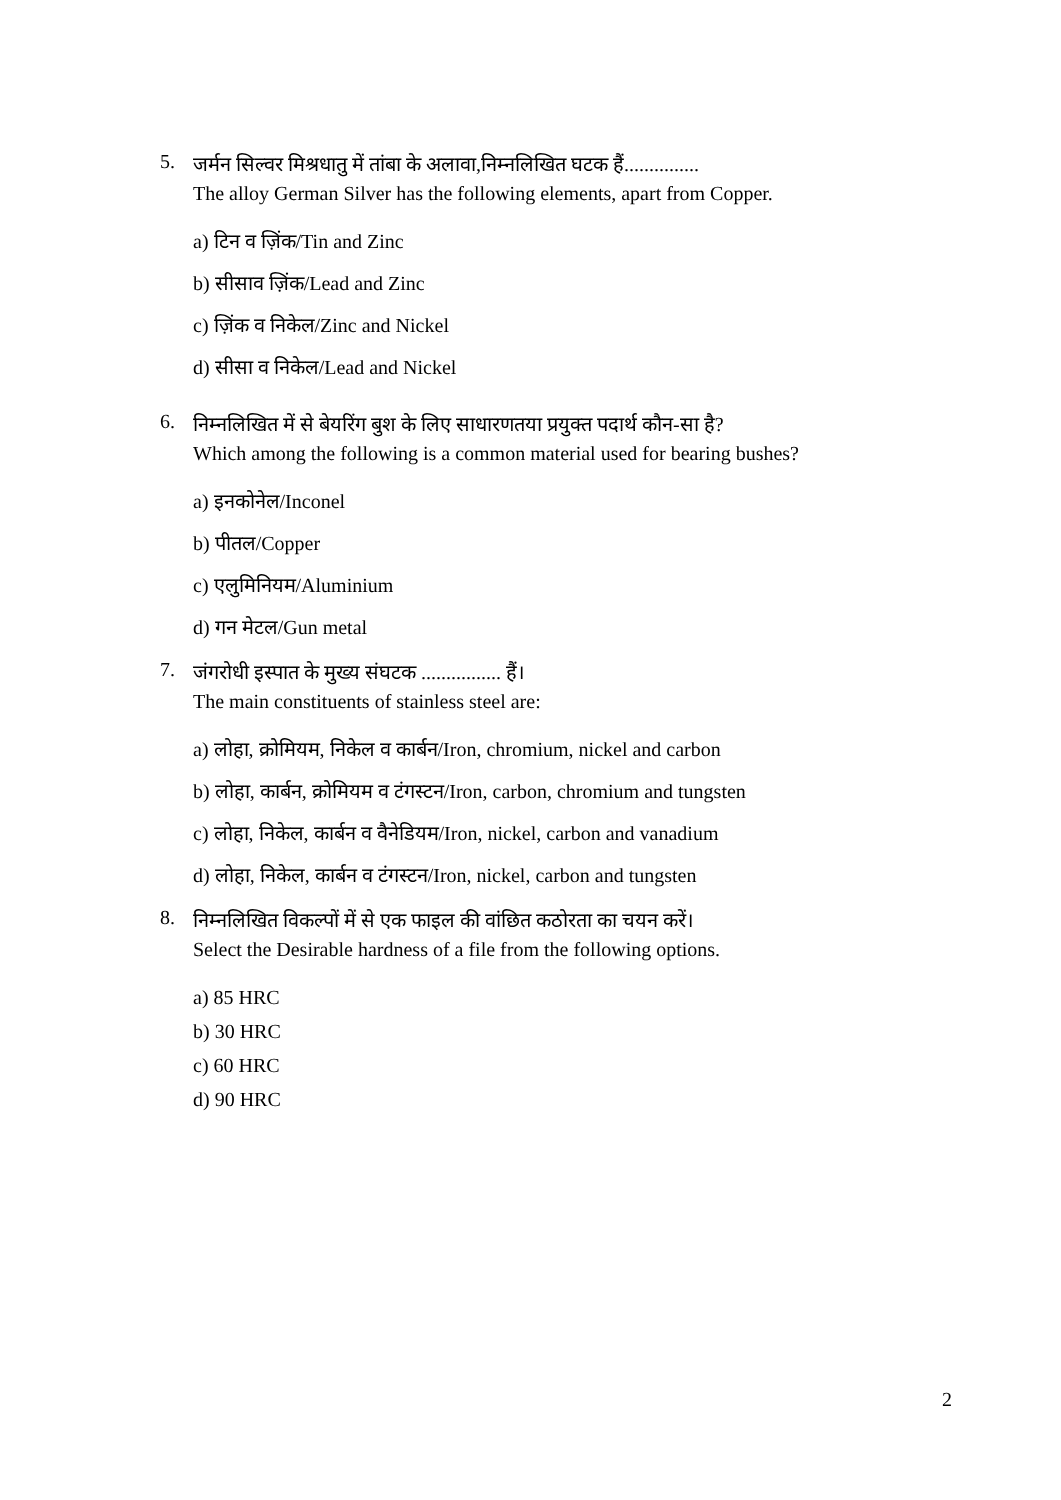5.
जर्मन सिल्वर मिश्रधातु में तांबा के अलावा,निम्नलिखित घटक हैं...............
The alloy German Silver has the following elements, apart from Copper.
a) टिन व ज़िंक/Tin and Zinc
b) सीसाव ज़िंक/Lead and Zinc
c) ज़िंक व निकेल/Zinc and Nickel
d) सीसा व निकेल/Lead and Nickel
6.
निम्नलिखित में से बेयरिंग बुश के लिए साधारणतया प्रयुक्त पदार्थ कौन-सा है?
Which among the following is a common material used for bearing bushes?
a) इनकोनेल/Inconel
b) पीतल/Copper
c) एलुमिनियम/Aluminium
d) गन मेटल/Gun metal
7.
जंगरोधी इस्पात के मुख्य संघटक ................ हैं।
The main constituents of stainless steel are:
a) लोहा, क्रोमियम, निकेल व कार्बन/Iron, chromium, nickel and carbon
b) लोहा, कार्बन, क्रोमियम व टंगस्टन/Iron, carbon, chromium and tungsten
c) लोहा, निकेल, कार्बन व वैनेडियम/Iron, nickel, carbon and vanadium
d) लोहा, निकेल, कार्बन व टंगस्टन/Iron, nickel, carbon and tungsten
8.
निम्नलिखित विकल्पों में से एक फाइल की वांछित कठोरता का चयन करें।
Select the Desirable hardness of a file from the following options.
a) 85 HRC
b) 30 HRC
c) 60 HRC
d) 90 HRC
2